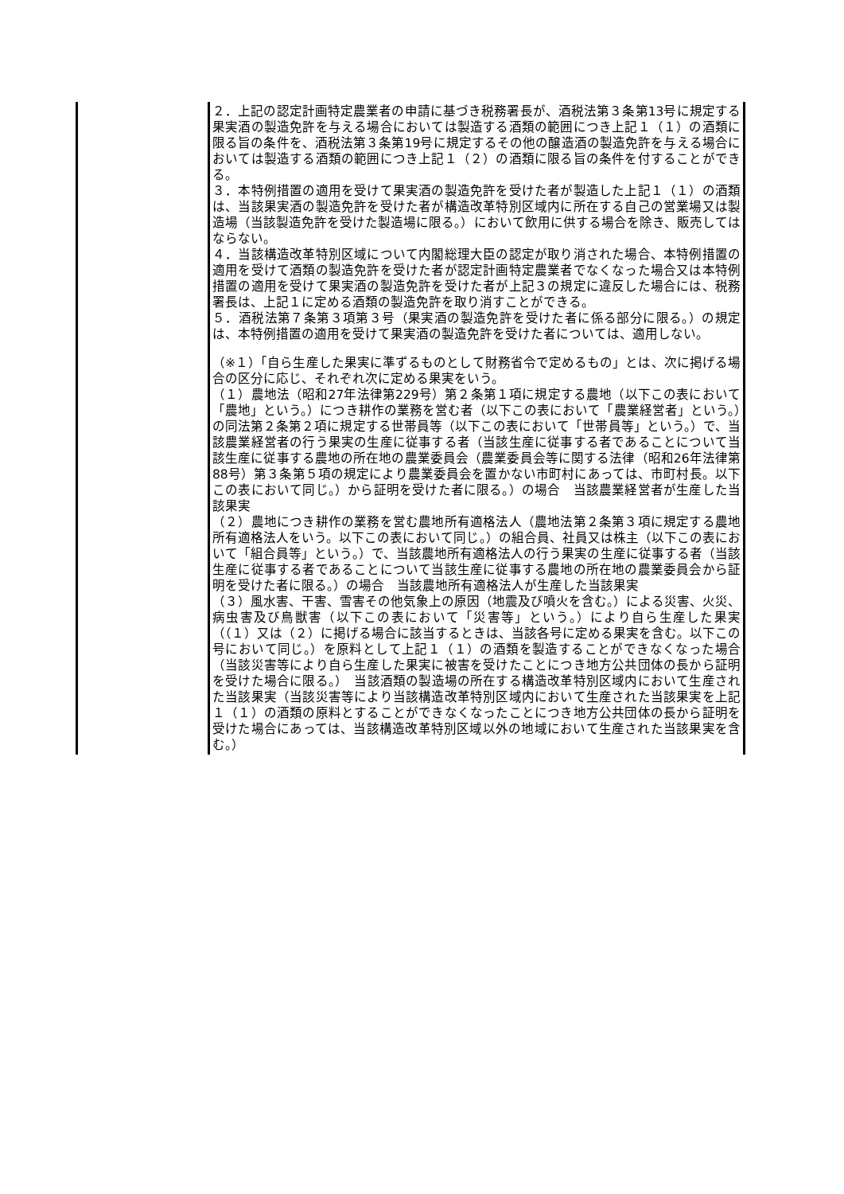| | ２．上記の認定計画特定農業者の申請に基づき税務署長が、酒税法第３条第13号に規定する果実酒の製造免許を与える場合においては製造する酒類の範囲につき上記１（１）の酒類に限る旨の条件を、酒税法第３条第19号に規定するその他の醸造酒の製造免許を与える場合においては製造する酒類の範囲につき上記１（２）の酒類に限る旨の条件を付することができる。 ３．本特例措置の適用を受けて果実酒の製造免許を受けた者が製造した上記１（１）の酒類は、当該果実酒の製造免許を受けた者が構造改革特別区域内に所在する自己の営業場又は製造場（当該製造免許を受けた製造場に限る。）において飲用に供する場合を除き、販売してはならない。 ４．当該構造改革特別区域について内閣総理大臣の認定が取り消された場合、本特例措置の適用を受けて酒類の製造免許を受けた者が認定計画特定農業者でなくなった場合又は本特例措置の適用を受けて果実酒の製造免許を受けた者が上記３の規定に違反した場合には、税務署長は、上記１に定める酒類の製造免許を取り消すことができる。 ５．酒税法第７条第３項第３号（果実酒の製造免許を受けた者に係る部分に限る。）の規定は、本特例措置の適用を受けて果実酒の製造免許を受けた者については、適用しない。 （※１）「自ら生産した果実に準ずるものとして財務省令で定めるもの」とは、次に掲げる場合の区分に応じ、それぞれ次に定める果実をいう。 （１）農地法（昭和27年法律第229号）第２条第１項に規定する農地（以下この表において「農地」という。）につき耕作の業務を営む者（以下この表において「農業経営者」という。）の同法第２条第２項に規定する世帯員等（以下この表において「世帯員等」という。）で、当該農業経営者の行う果実の生産に従事する者（当該生産に従事する者であることについて当該生産に従事する農地の所在地の農業委員会（農業委員会等に関する法律（昭和26年法律第88号）第３条第５項の規定により農業委員会を置かない市町村にあっては、市町村長。以下この表において同じ。）から証明を受けた者に限る。）の場合 当該農業経営者が生産した当該果実 （２）農地につき耕作の業務を営む農地所有適格法人（農地法第２条第３項に規定する農地所有適格法人をいう。以下この表において同じ。）の組合員、社員又は株主（以下この表において「組合員等」という。）で、当該農地所有適格法人の行う果実の生産に従事する者（当該生産に従事する者であることについて当該生産に従事する農地の所在地の農業委員会から証明を受けた者に限る。）の場合 当該農地所有適格法人が生産した当該果実 （３）風水害、干害、雪害その他気象上の原因（地震及び噴火を含む。）による災害、火災、病虫害及び鳥獣害（以下この表において「災害等」という。）により自ら生産した果実（（１）又は（２）に掲げる場合に該当するときは、当該各号に定める果実を含む。以下この号において同じ。）を原料として上記１（１）の酒類を製造することができなくなった場合（当該災害等により自ら生産した果実に被害を受けたことにつき地方公共団体の長から証明を受けた場合に限る。） 当該酒類の製造場の所在する構造改革特別区域内において生産された当該果実（当該災害等により当該構造改革特別区域内において生産された当該果実を上記１（１）の酒類の原料とすることができなくなったことにつき地方公共団体の長から証明を受けた場合にあっては、当該構造改革特別区域以外の地域において生産された当該果実を含む。） |